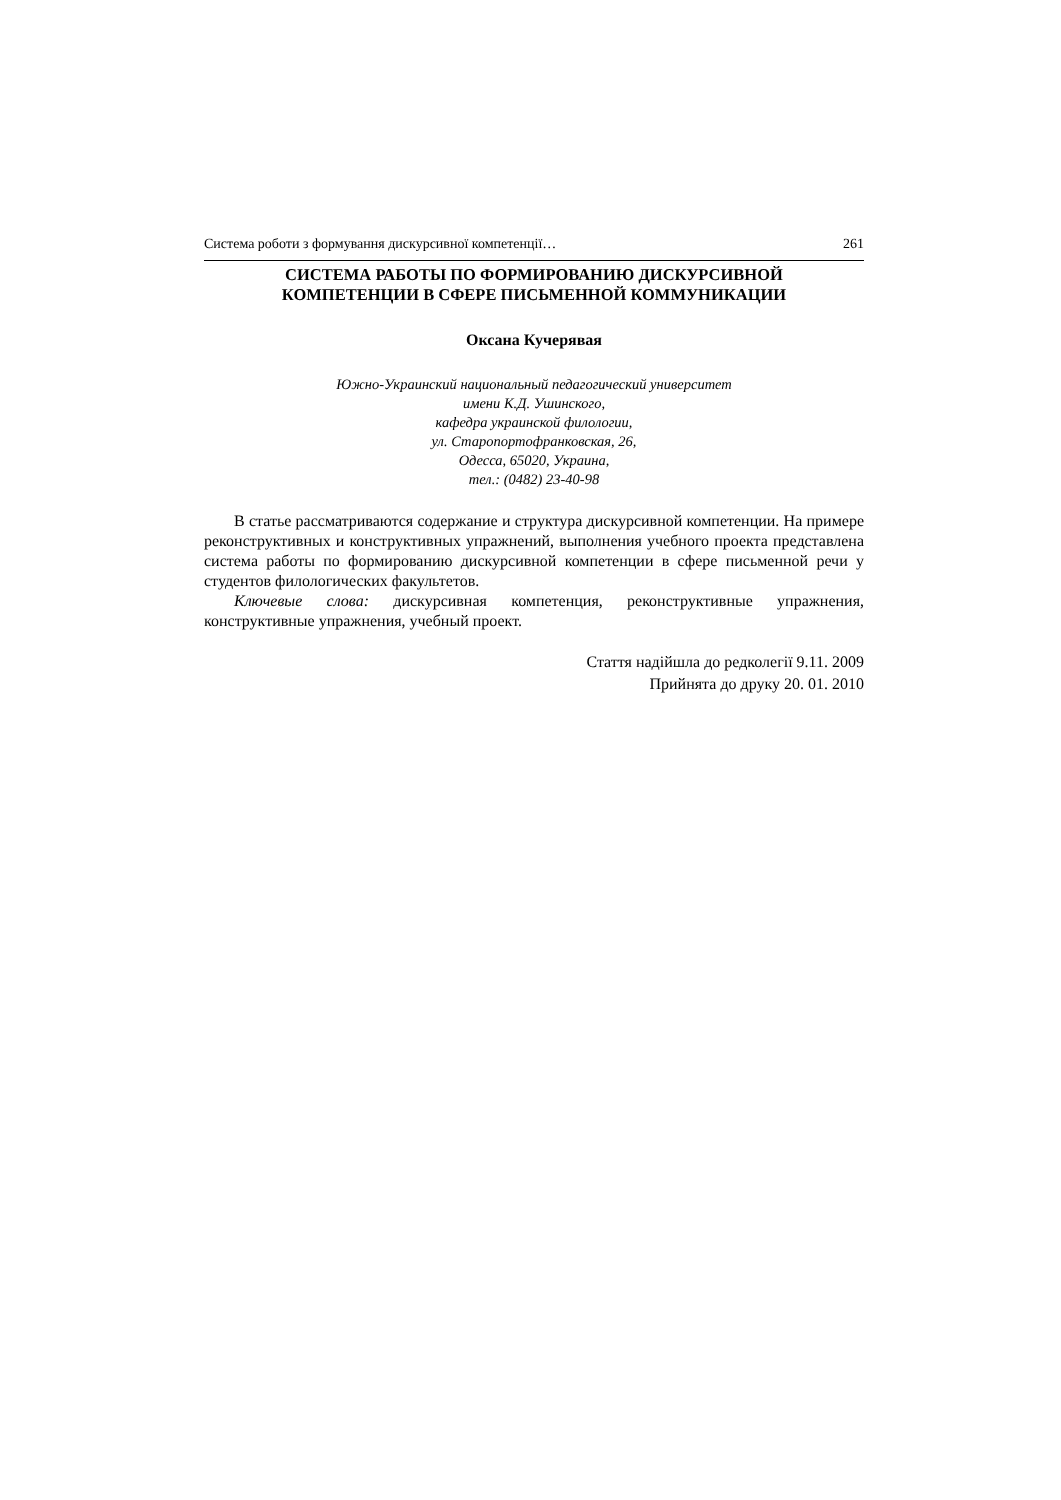Система роботи з формування дискурсивної компетенції… 261
СИСТЕМА РАБОТЫ ПО ФОРМИРОВАНИЮ ДИСКУРСИВНОЙ
КОМПЕТЕНЦИИ В СФЕРЕ ПИСЬМЕННОЙ КОММУНИКАЦИИ
Оксана Кучерявая
Южно-Украинский национальный педагогический университет
имени К.Д. Ушинского,
кафедра украинской филологии,
ул. Старопортофранковская, 26,
Одесса, 65020, Украина,
тел.: (0482) 23-40-98
В статье рассматриваются содержание и структура дискурсивной компетенции. На примере реконструктивных и конструктивных упражнений, выполнения учебного проекта представлена система работы по формированию дискурсивной компетенции в сфере письменной речи у студентов филологических факультетов.
Ключевые слова: дискурсивная компетенция, реконструктивные упражнения, конструктивные упражнения, учебный проект.
Стаття надійшла до редколегії 9.11. 2009
Прийнята до друку 20. 01. 2010